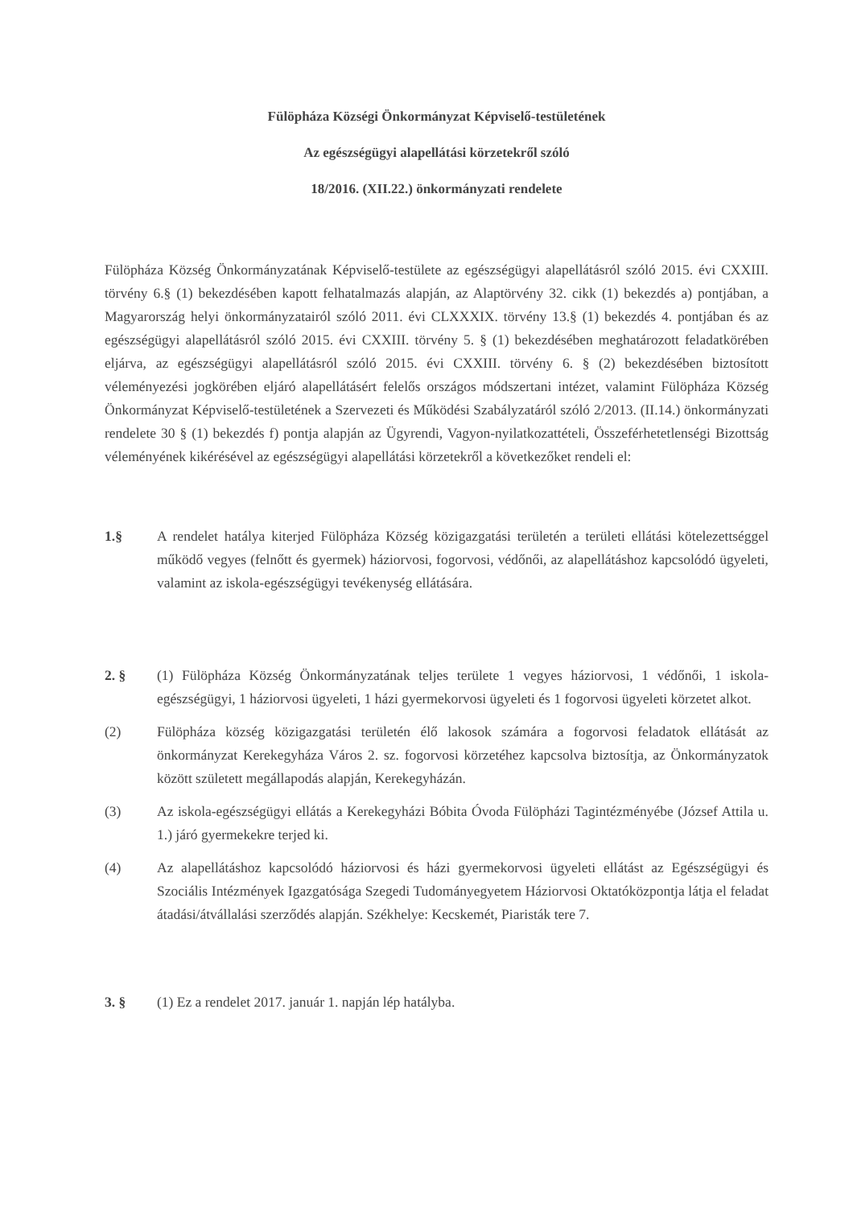Fülöpháza Községi Önkormányzat Képviselő-testületének
Az egészségügyi alapellátási körzetekről szóló
18/2016. (XII.22.) önkormányzati rendelete
Fülöpháza Község Önkormányzatának Képviselő-testülete az egészségügyi alapellátásról szóló 2015. évi CXXIII. törvény 6.§ (1) bekezdésében kapott felhatalmazás alapján, az Alaptörvény 32. cikk (1) bekezdés a) pontjában, a Magyarország helyi önkormányzatairól szóló 2011. évi CLXXXIX. törvény 13.§ (1) bekezdés 4. pontjában és az egészségügyi alapellátásról szóló 2015. évi CXXIII. törvény 5. § (1) bekezdésében meghatározott feladatkörében eljárva, az egészségügyi alapellátásról szóló 2015. évi CXXIII. törvény 6. § (2) bekezdésében biztosított véleményezési jogkörében eljáró alapellátásért felelős országos módszertani intézet, valamint Fülöpháza Község Önkormányzat Képviselő-testületének a Szervezeti és Működési Szabályzatáról szóló 2/2013. (II.14.) önkormányzati rendelete 30 § (1) bekezdés f) pontja alapján az Ügyrendi, Vagyon-nyilatkozattételi, Összeférhetetlenségi Bizottság véleményének kikérésével az egészségügyi alapellátási körzetekről a következőket rendeli el:
1.§ A rendelet hatálya kiterjed Fülöpháza Község közigazgatási területén a területi ellátási kötelezettséggel működő vegyes (felnőtt és gyermek) háziorvosi, fogorvosi, védőnői, az alapellátáshoz kapcsolódó ügyeleti, valamint az iskola-egészségügyi tevékenység ellátására.
2. § (1) Fülöpháza Község Önkormányzatának teljes területe 1 vegyes háziorvosi, 1 védőnői, 1 iskola-egészségügyi, 1 háziorvosi ügyeleti, 1 házi gyermekorvosi ügyeleti és 1 fogorvosi ügyeleti körzetet alkot.
(2) Fülöpháza község közigazgatási területén élő lakosok számára a fogorvosi feladatok ellátását az önkormányzat Kerekegyháza Város 2. sz. fogorvosi körzetéhez kapcsolva biztosítja, az Önkormányzatok között született megállapodás alapján, Kerekegyházán.
(3) Az iskola-egészségügyi ellátás a Kerekegyházi Bóbita Óvoda Fülöpházi Tagintézményébe (József Attila u. 1.) járó gyermekekre terjed ki.
(4) Az alapellátáshoz kapcsolódó háziorvosi és házi gyermekorvosi ügyeleti ellátást az Egészségügyi és Szociális Intézmények Igazgatósága Szegedi Tudományegyetem Háziorvosi Oktatóközpontja látja el feladat átadási/átvállalási szerződés alapján. Székhelye: Kecskemét, Piaristák tere 7.
3. § (1) Ez a rendelet 2017. január 1. napján lép hatályba.